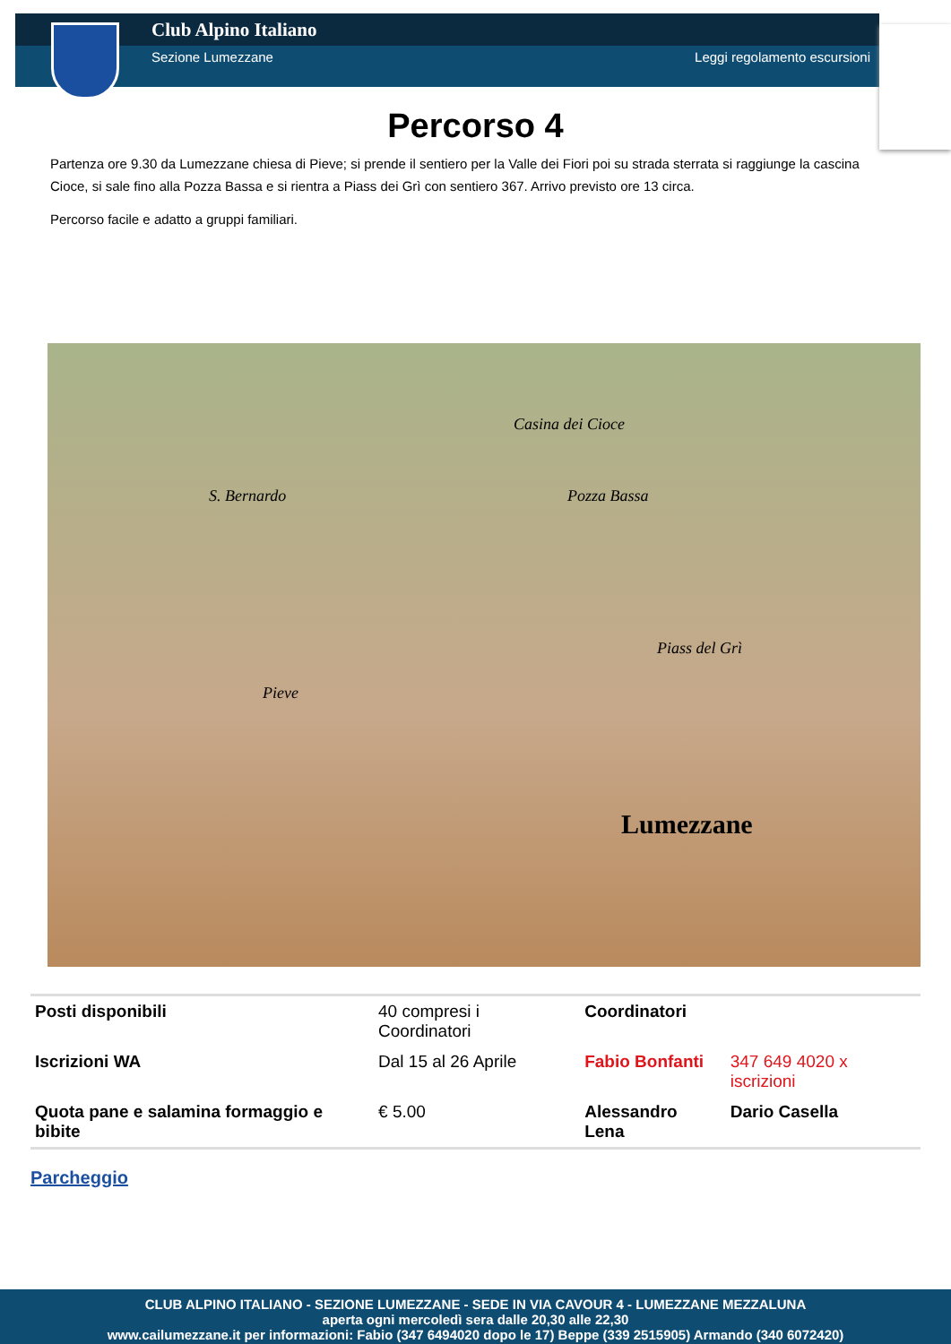Club Alpino Italiano
Sezione Lumezzane Leggi regolamento escursioni
Percorso 4
Partenza ore 9.30 da Lumezzane chiesa di Pieve; si prende il sentiero per la Valle dei Fiori poi su strada sterrata si raggiunge la cascina Cioce, si sale fino alla Pozza Bassa e si rientra a Piass dei Grì con sentiero 367. Arrivo previsto ore 13 circa.
Percorso facile e adatto a gruppi familiari.
S. Bernardo
Casina dei Cioce
Pozza Bassa
Piass del Grì
Pieve
Lumezzane
| Posti disponibili | 40 compresi i Coordinatori | Coordinatori | |
| Iscrizioni WA | Dal 15 al 26 Aprile | Fabio Bonfanti | 347 649 4020 x iscrizioni |
| Quota pane e salamina formaggio e bibite | € 5.00 | Alessandro Lena | Dario Casella |
Parcheggio
CLUB ALPINO ITALIANO - SEZIONE LUMEZZANE - SEDE IN VIA CAVOUR 4 - LUMEZZANE MEZZALUNA
aperta ogni mercoledì sera dalle 20,30 alle 22,30
www.cailumezzane.it per informazioni: Fabio (347 6494020 dopo le 17) Beppe (339 2515905) Armando (340 6072420)